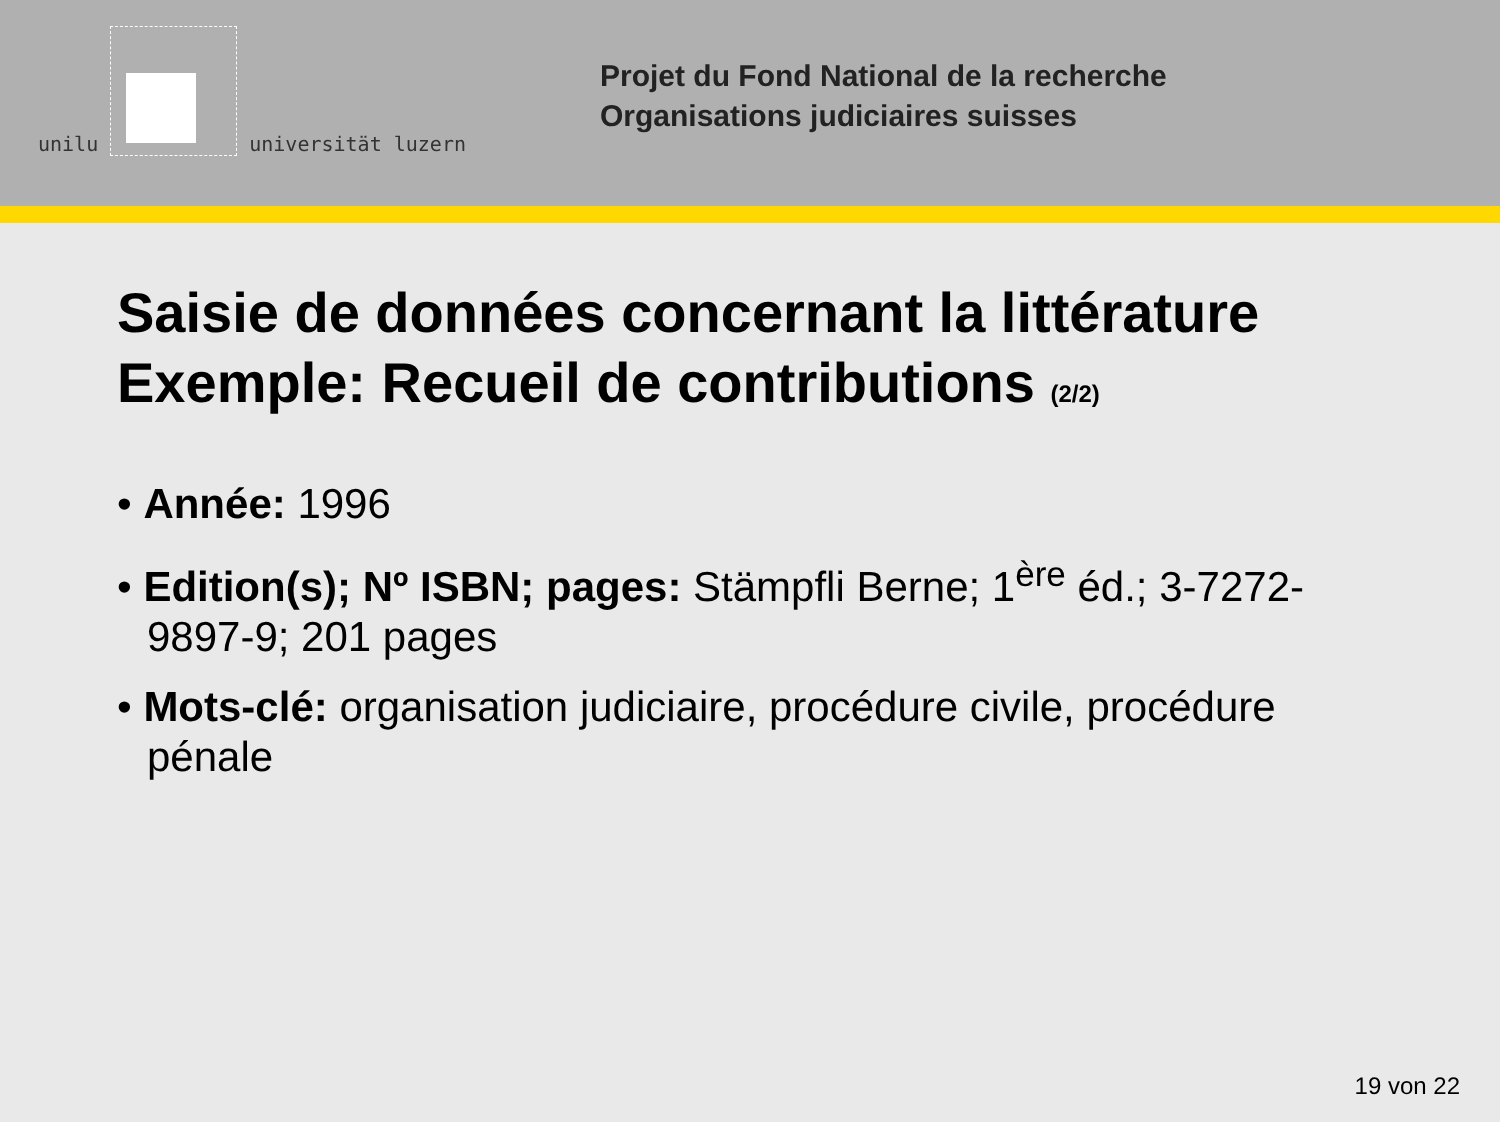unilu
universität luzern
Projet du Fond National de la recherche
Organisations judiciaires suisses
Saisie de données concernant la littérature
Exemple: Recueil de contributions (2/2)
• Année: 1996
• Edition(s); Nº ISBN; pages: Stämpfli Berne; 1<sup>ère</sup> éd.; 3-7272-9897-9; 201 pages
• Mots-clé: organisation judiciaire, procédure civile, procédure pénale
19 von 22